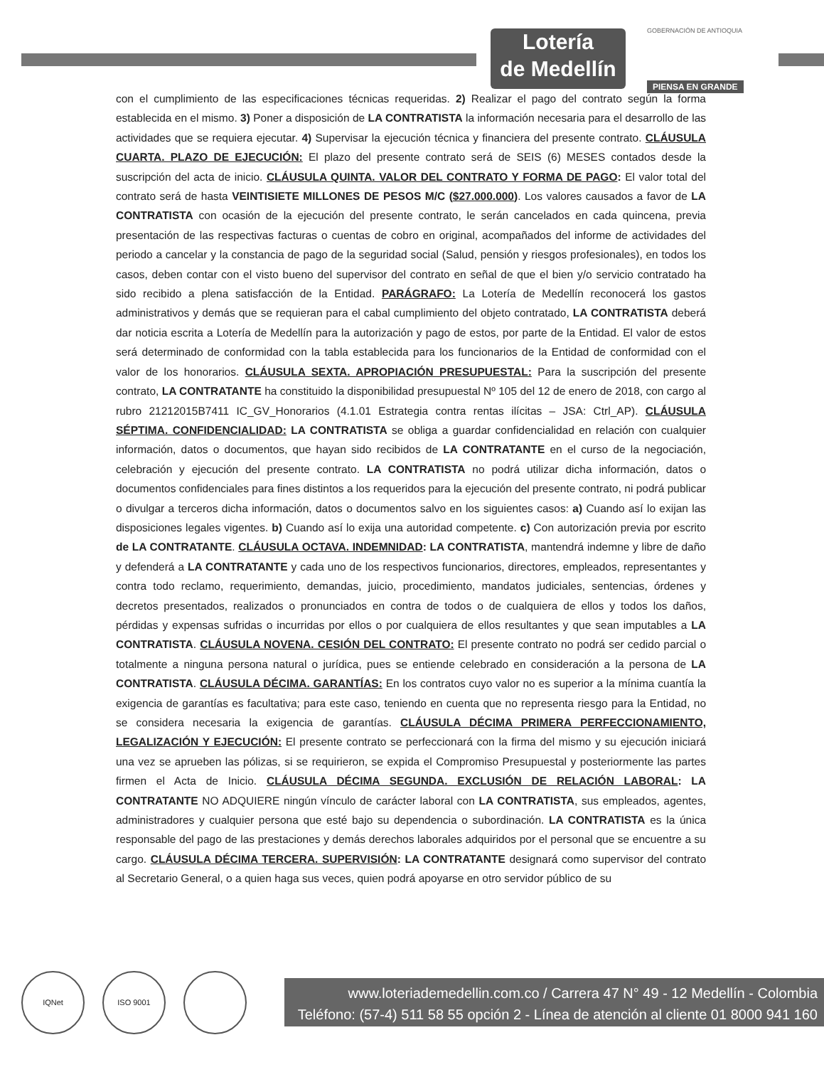Lotería
de Medellín
GOBERNACIÓN DE ANTIOQUIA
PIENSA EN GRANDE
con el cumplimiento de las especificaciones técnicas requeridas. 2) Realizar el pago del contrato según la forma establecida en el mismo. 3) Poner a disposición de LA CONTRATISTA la información necesaria para el desarrollo de las actividades que se requiera ejecutar. 4) Supervisar la ejecución técnica y financiera del presente contrato. CLÁUSULA CUARTA. PLAZO DE EJECUCIÓN: El plazo del presente contrato será de SEIS (6) MESES contados desde la suscripción del acta de inicio. CLÁUSULA QUINTA. VALOR DEL CONTRATO Y FORMA DE PAGO: El valor total del contrato será de hasta VEINTISIETE MILLONES DE PESOS M/C ($27.000.000). Los valores causados a favor de LA CONTRATISTA con ocasión de la ejecución del presente contrato, le serán cancelados en cada quincena, previa presentación de las respectivas facturas o cuentas de cobro en original, acompañados del informe de actividades del periodo a cancelar y la constancia de pago de la seguridad social (Salud, pensión y riesgos profesionales), en todos los casos, deben contar con el visto bueno del supervisor del contrato en señal de que el bien y/o servicio contratado ha sido recibido a plena satisfacción de la Entidad. PARÁGRAFO: La Lotería de Medellín reconocerá los gastos administrativos y demás que se requieran para el cabal cumplimiento del objeto contratado, LA CONTRATISTA deberá dar noticia escrita a Lotería de Medellín para la autorización y pago de estos, por parte de la Entidad. El valor de estos será determinado de conformidad con la tabla establecida para los funcionarios de la Entidad de conformidad con el valor de los honorarios. CLÁUSULA SEXTA. APROPIACIÓN PRESUPUESTAL: Para la suscripción del presente contrato, LA CONTRATANTE ha constituido la disponibilidad presupuestal Nº 105 del 12 de enero de 2018, con cargo al rubro 21212015B7411 IC_GV_Honorarios (4.1.01 Estrategia contra rentas ilícitas – JSA: Ctrl_AP). CLÁUSULA SÉPTIMA. CONFIDENCIALIDAD: LA CONTRATISTA se obliga a guardar confidencialidad en relación con cualquier información, datos o documentos, que hayan sido recibidos de LA CONTRATANTE en el curso de la negociación, celebración y ejecución del presente contrato. LA CONTRATISTA no podrá utilizar dicha información, datos o documentos confidenciales para fines distintos a los requeridos para la ejecución del presente contrato, ni podrá publicar o divulgar a terceros dicha información, datos o documentos salvo en los siguientes casos: a) Cuando así lo exijan las disposiciones legales vigentes. b) Cuando así lo exija una autoridad competente. c) Con autorización previa por escrito de LA CONTRATANTE. CLÁUSULA OCTAVA. INDEMNIDAD: LA CONTRATISTA, mantendrá indemne y libre de daño y defenderá a LA CONTRATANTE y cada uno de los respectivos funcionarios, directores, empleados, representantes y contra todo reclamo, requerimiento, demandas, juicio, procedimiento, mandatos judiciales, sentencias, órdenes y decretos presentados, realizados o pronunciados en contra de todos o de cualquiera de ellos y todos los daños, pérdidas y expensas sufridas o incurridas por ellos o por cualquiera de ellos resultantes y que sean imputables a LA CONTRATISTA. CLÁUSULA NOVENA. CESIÓN DEL CONTRATO: El presente contrato no podrá ser cedido parcial o totalmente a ninguna persona natural o jurídica, pues se entiende celebrado en consideración a la persona de LA CONTRATISTA. CLÁUSULA DÉCIMA. GARANTÍAS: En los contratos cuyo valor no es superior a la mínima cuantía la exigencia de garantías es facultativa; para este caso, teniendo en cuenta que no representa riesgo para la Entidad, no se considera necesaria la exigencia de garantías. CLÁUSULA DÉCIMA PRIMERA PERFECCIONAMIENTO, LEGALIZACIÓN Y EJECUCIÓN: El presente contrato se perfeccionará con la firma del mismo y su ejecución iniciará una vez se aprueben las pólizas, si se requirieron, se expida el Compromiso Presupuestal y posteriormente las partes firmen el Acta de Inicio. CLÁUSULA DÉCIMA SEGUNDA. EXCLUSIÓN DE RELACIÓN LABORAL: LA CONTRATANTE NO ADQUIERE ningún vínculo de carácter laboral con LA CONTRATISTA, sus empleados, agentes, administradores y cualquier persona que esté bajo su dependencia o subordinación. LA CONTRATISTA es la única responsable del pago de las prestaciones y demás derechos laborales adquiridos por el personal que se encuentre a su cargo. CLÁUSULA DÉCIMA TERCERA. SUPERVISIÓN: LA CONTRATANTE designará como supervisor del contrato al Secretario General, o a quien haga sus veces, quien podrá apoyarse en otro servidor público de su
IQNet ISO 9001
www.loteriademedellin.com.co / Carrera 47 N° 49 - 12 Medellín - Colombia
Teléfono: (57-4) 511 58 55 opción 2 - Línea de atención al cliente 01 8000 941 160